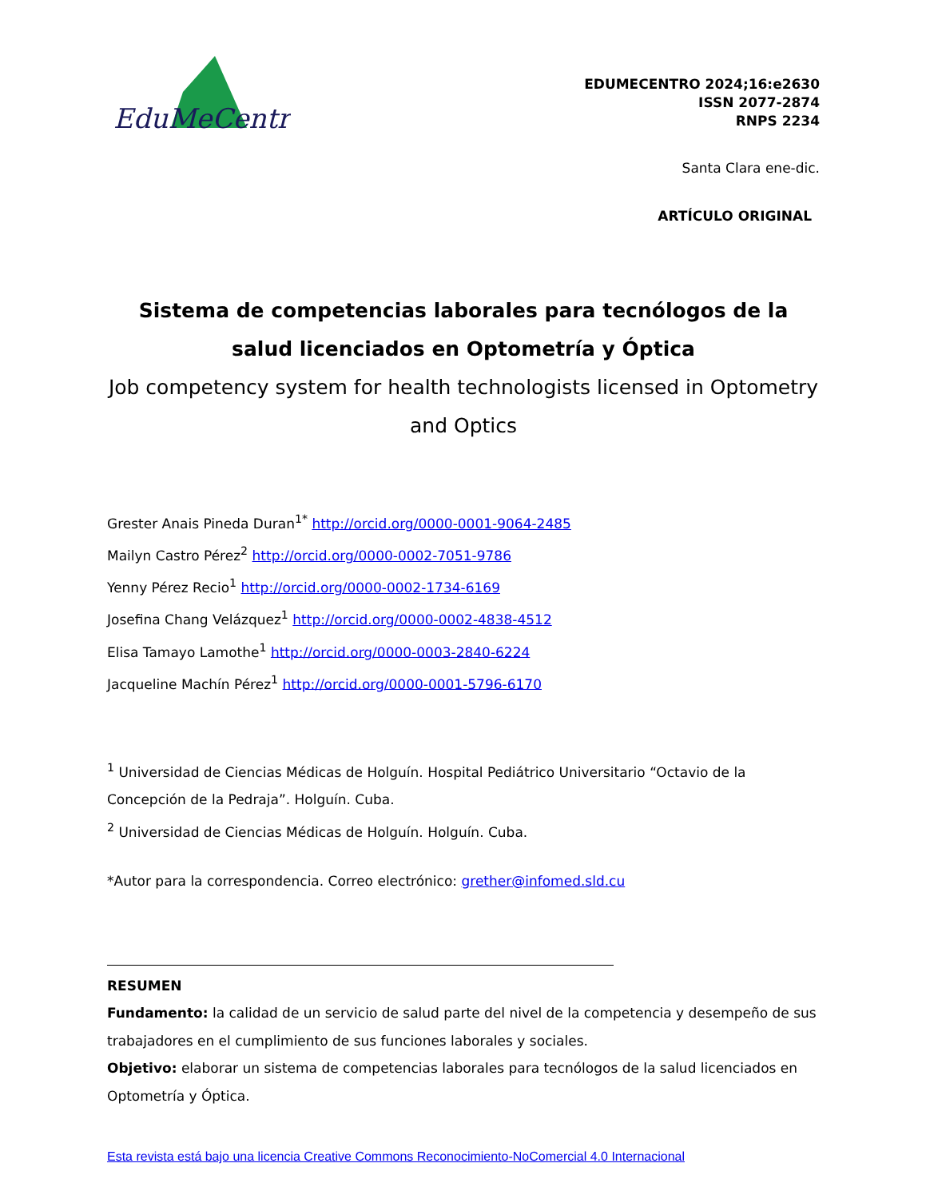EduMeCentro
EDUMECENTRO 2024;16:e2630
ISSN 2077-2874
RNPS 2234
Santa Clara ene-dic.
ARTÍCULO ORIGINAL
Sistema de competencias laborales para tecnólogos de la salud licenciados en Optometría y Óptica
Job competency system for health technologists licensed in Optometry and Optics
Grester Anais Pineda Duran<sup>1*</sup> http://orcid.org/0000-0001-9064-2485
Mailyn Castro Pérez<sup>2</sup> http://orcid.org/0000-0002-7051-9786
Yenny Pérez Recio<sup>1</sup> http://orcid.org/0000-0002-1734-6169
Josefina Chang Velázquez<sup>1</sup> http://orcid.org/0000-0002-4838-4512
Elisa Tamayo Lamothe<sup>1</sup> http://orcid.org/0000-0003-2840-6224
Jacqueline Machín Pérez<sup>1</sup> http://orcid.org/0000-0001-5796-6170
<sup>1</sup> Universidad de Ciencias Médicas de Holguín. Hospital Pediátrico Universitario “Octavio de la Concepción de la Pedraja”. Holguín. Cuba.
<sup>2</sup> Universidad de Ciencias Médicas de Holguín. Holguín. Cuba.
*Autor para la correspondencia. Correo electrónico: grether@infomed.sld.cu
RESUMEN
Fundamento: la calidad de un servicio de salud parte del nivel de la competencia y desempeño de sus trabajadores en el cumplimiento de sus funciones laborales y sociales.
Objetivo: elaborar un sistema de competencias laborales para tecnólogos de la salud licenciados en Optometría y Óptica.
Esta revista está bajo una licencia Creative Commons Reconocimiento-NoComercial 4.0 Internacional